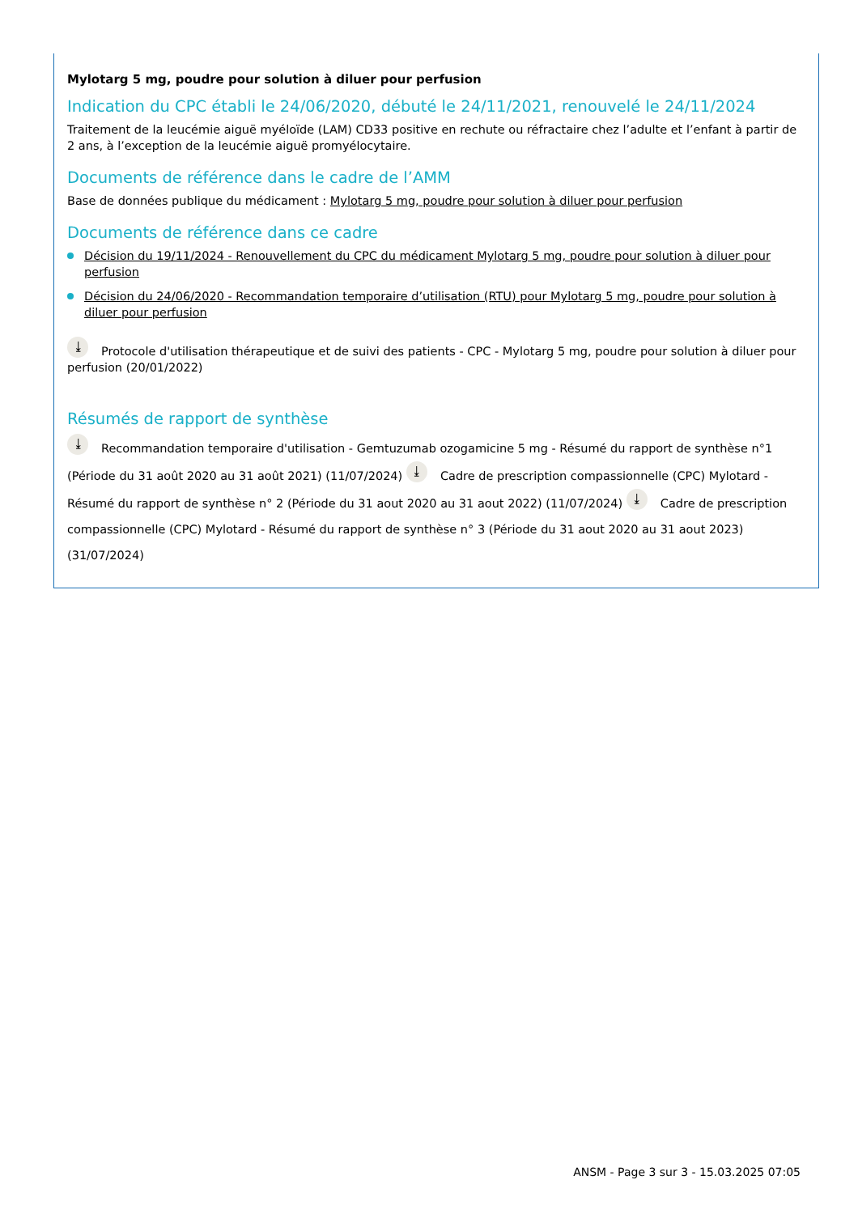Mylotarg 5 mg, poudre pour solution à diluer pour perfusion
Indication du CPC établi le 24/06/2020, débuté le 24/11/2021, renouvelé le 24/11/2024
Traitement de la leucémie aiguë myéloïde (LAM) CD33 positive en rechute ou réfractaire chez l’adulte et l’enfant à partir de 2 ans, à l’exception de la leucémie aiguë promyélocytaire.
Documents de référence dans le cadre de l’AMM
Base de données publique du médicament : Mylotarg 5 mg, poudre pour solution à diluer pour perfusion
Documents de référence dans ce cadre
Décision du 19/11/2024 - Renouvellement du CPC du médicament Mylotarg 5 mg, poudre pour solution à diluer pour perfusion
Décision du 24/06/2020 - Recommandation temporaire d’utilisation (RTU) pour Mylotarg 5 mg, poudre pour solution à diluer pour perfusion
⤓ Protocole d'utilisation thérapeutique et de suivi des patients - CPC - Mylotarg 5 mg, poudre pour solution à diluer pour perfusion (20/01/2022)
Résumés de rapport de synthèse
⤓ Recommandation temporaire d'utilisation - Gemtuzumab ozogamicine 5 mg - Résumé du rapport de synthèse n°1 (Période du 31 août 2020 au 31 août 2021) (11/07/2024) ⤓ Cadre de prescription compassionnelle (CPC) Mylotard - Résumé du rapport de synthèse n° 2 (Période du 31 aout 2020 au 31 aout 2022) (11/07/2024) ⤓ Cadre de prescription compassionnelle (CPC) Mylotard - Résumé du rapport de synthèse n° 3 (Période du 31 aout 2020 au 31 aout 2023) (31/07/2024)
ANSM - Page 3 sur 3 - 15.03.2025 07:05